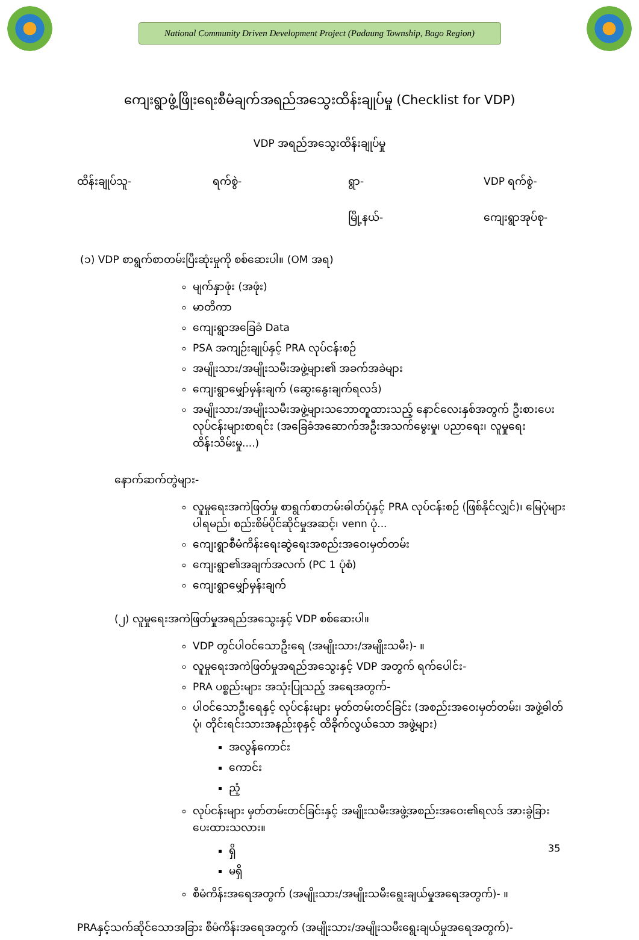National Community Driven Development Project (Padaung Township, Bago Region)
ကျေးရွာဖွံ့ဖြိုးရေးစီမံချက်အရည်အသွေးထိန်းချုပ်မှု (Checklist for VDP)
VDP အရည်အသွေးထိန်းချုပ်မှု
ထိန်းချုပ်သူ- ရက်စွဲ- ရွာ- VDP ရက်စွဲ-
မြို့နယ်- ကျေးရွာအုပ်စု-
(၁) VDP စာရွက်စာတမ်းပြီးဆုံးမှုကို စစ်ဆေးပါ။ (OM အရ)
မျက်နှာဖုံး (အဖုံး)
မာတိကာ
ကျေးရွာအခြေခံ Data
PSA အကျဉ်းချုပ်နှင့် PRA လုပ်ငန်းစဉ်
အမျိုးသား/အမျိုးသမီးအဖွဲ့များ၏ အခက်အခဲများ
ကျေးရွာမျှော်မှန်းချက် (ဆွေးနွေးချက်ရလဒ်)
အမျိုးသား/အမျိုးသမီးအဖွဲ့များသဘောတူထားသည့် နောင်လေးနှစ်အတွက် ဦးစားပေးလုပ်ငန်းများစာရင်း (အခြေခံအဆောက်အဦးအသက်မွေးမှု၊ ပညာရေး၊ လူမှုရေးထိန်းသိမ်းမှု....)
နောက်ဆက်တွဲများ-
လူမှုရေးအကဲဖြတ်မှု စာရွက်စာတမ်းဓါတ်ပုံနှင့် PRA လုပ်ငန်းစဉ် (ဖြစ်နိုင်လျှင်)၊ မြေပုံများ ပါရမည်၊ စည်းစိမ်ပိုင်ဆိုင်မှုအဆင့်၊ venn ပုံ...
ကျေးရွာစီမံကိန်းရေးဆွဲရေးအစည်းအဝေးမှတ်တမ်း
ကျေးရွာ၏အချက်အလက် (PC 1 ပုံစံ)
ကျေးရွာမျှော်မှန်းချက်
(၂) လူမှုရေးအကဲဖြတ်မှုအရည်အသွေးနှင့် VDP စစ်ဆေးပါ။
VDP တွင်ပါဝင်သောဦးရေ (အမျိုးသား/အမျိုးသမီး)- ။
လူမှုရေးအကဲဖြတ်မှုအရည်အသွေးနှင့် VDP အတွက် ရက်ပေါင်း-
PRA ပစ္စည်းများ အသုံးပြုသည့် အရေအတွက်-
ပါဝင်သောဦးရေနှင့် လုပ်ငန်းများ မှတ်တမ်းတင်ခြင်း (အစည်းအဝေးမှတ်တမ်း၊ အဖွဲ့ဓါတ်ပုံ၊ တိုင်းရင်းသားအနည်းစုနှင့် ထိခိုက်လွယ်သော အဖွဲ့များ)
အလွန်ကောင်း
ကောင်း
ညံ့
လုပ်ငန်းများ မှတ်တမ်းတင်ခြင်းနှင့် အမျိုးသမီးအဖွဲ့အစည်းအဝေး၏ရလဒ် အားခွဲခြားပေးထားသလား။
ရှိ
မရှိ
စီမံကိန်းအရေအတွက် (အမျိုးသား/အမျိုးသမီးရွေးချယ်မှုအရေအတွက်)- ။
PRAနှင့်သက်ဆိုင်သောအခြား စီမံကိန်းအရေအတွက် (အမျိုးသား/အမျိုးသမီးရွေးချယ်မှုအရေအတွက်)-
35